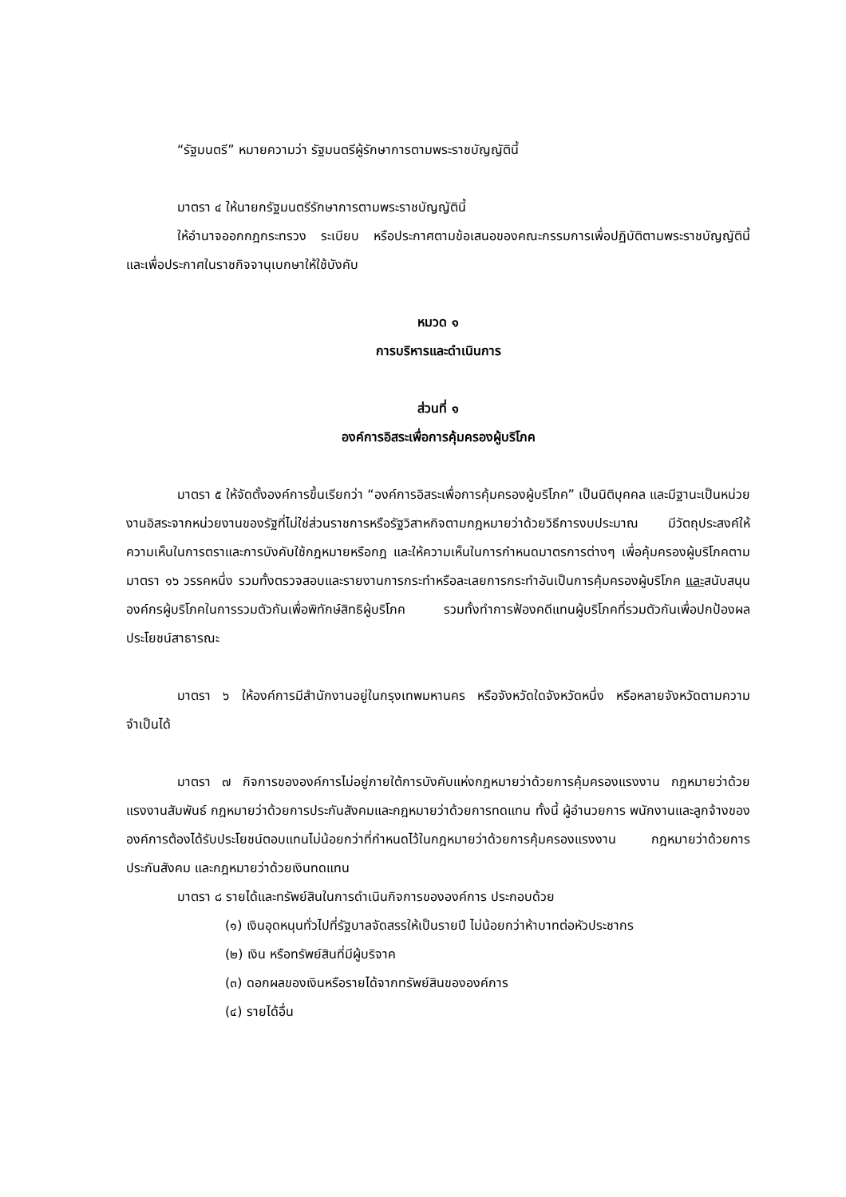“รัฐมนตรี” หมายความว่า รัฐมนตรีผู้รักษาการตามพระราชบัญญัตินี้
มาตรา ๔ ให้นายกรัฐมนตรีรักษาการตามพระราชบัญญัตินี้
ให้อำนาจออกกฎกระทรวง ระเบียบ หรือประกาศตามข้อเสนอของคณะกรรมการเพื่อปฏิบัติตามพระราชบัญญัตินี้ และเพื่อประกาศในราชกิจจานุเบกษาให้ใช้บังคับ
หมวด ๑
การบริหารและดำเนินการ
ส่วนที่ ๑
องค์การอิสระเพื่อการคุ้มครองผู้บริโภค
มาตรา ๕ ให้จัดตั้งองค์การขึ้นเรียกว่า “องค์การอิสระเพื่อการคุ้มครองผู้บริโภค” เป็นนิติบุคคล และมีฐานะเป็นหน่วยงานอิสระจากหน่วยงานของรัฐที่ไม่ใช่ส่วนราชการหรือรัฐวิสาหกิจตามกฎหมายว่าด้วยวิธีการงบประมาณ มีวัตถุประสงค์ให้ความเห็นในการตราและการบังคับใช้กฎหมายหรือกฎ และให้ความเห็นในการกำหนดมาตรการต่างๆ เพื่อคุ้มครองผู้บริโภคตามมาตรา ๑๖ วรรคหนึ่ง รวมทั้งตรวจสอบและรายงานการกระทำหรือละเลยการกระทำอันเป็นการคุ้มครองผู้บริโภค และสนับสนุนองค์กรผู้บริโภคในการรวมตัวกันเพื่อพิทักษ์สิทธิผู้บริโภค รวมทั้งทำการฟ้องคดีแทนผู้บริโภคที่รวมตัวกันเพื่อปกป้องผลประโยชน์สาธารณะ
มาตรา ๖ ให้องค์การมีสำนักงานอยู่ในกรุงเทพมหานคร หรือจังหวัดใดจังหวัดหนึ่ง หรือหลายจังหวัดตามความจำเป็นได้
มาตรา ๗ กิจการขององค์การไม่อยู่ภายใต้การบังคับแห่งกฎหมายว่าด้วยการคุ้มครองแรงงาน กฎหมายว่าด้วยแรงงานสัมพันธ์ กฎหมายว่าด้วยการประกันสังคมและกฎหมายว่าด้วยการทดแทน ทั้งนี้ ผู้อำนวยการ พนักงานและลูกจ้างขององค์การต้องได้รับประโยชน์ตอบแทนไม่น้อยกว่าที่กำหนดไว้ในกฎหมายว่าด้วยการคุ้มครองแรงงาน กฎหมายว่าด้วยการประกันสังคม และกฎหมายว่าด้วยเงินทดแทน
มาตรา ๘ รายได้และทรัพย์สินในการดำเนินกิจการขององค์การ ประกอบด้วย
(๑) เงินอุดหนุนทั่วไปที่รัฐบาลจัดสรรให้เป็นรายปี ไม่น้อยกว่าห้าบาทต่อหัวประชากร
(๒) เงิน หรือทรัพย์สินที่มีผู้บริจาค
(๓) ดอกผลของเงินหรือรายได้จากทรัพย์สินขององค์การ
(๔) รายได้อื่น